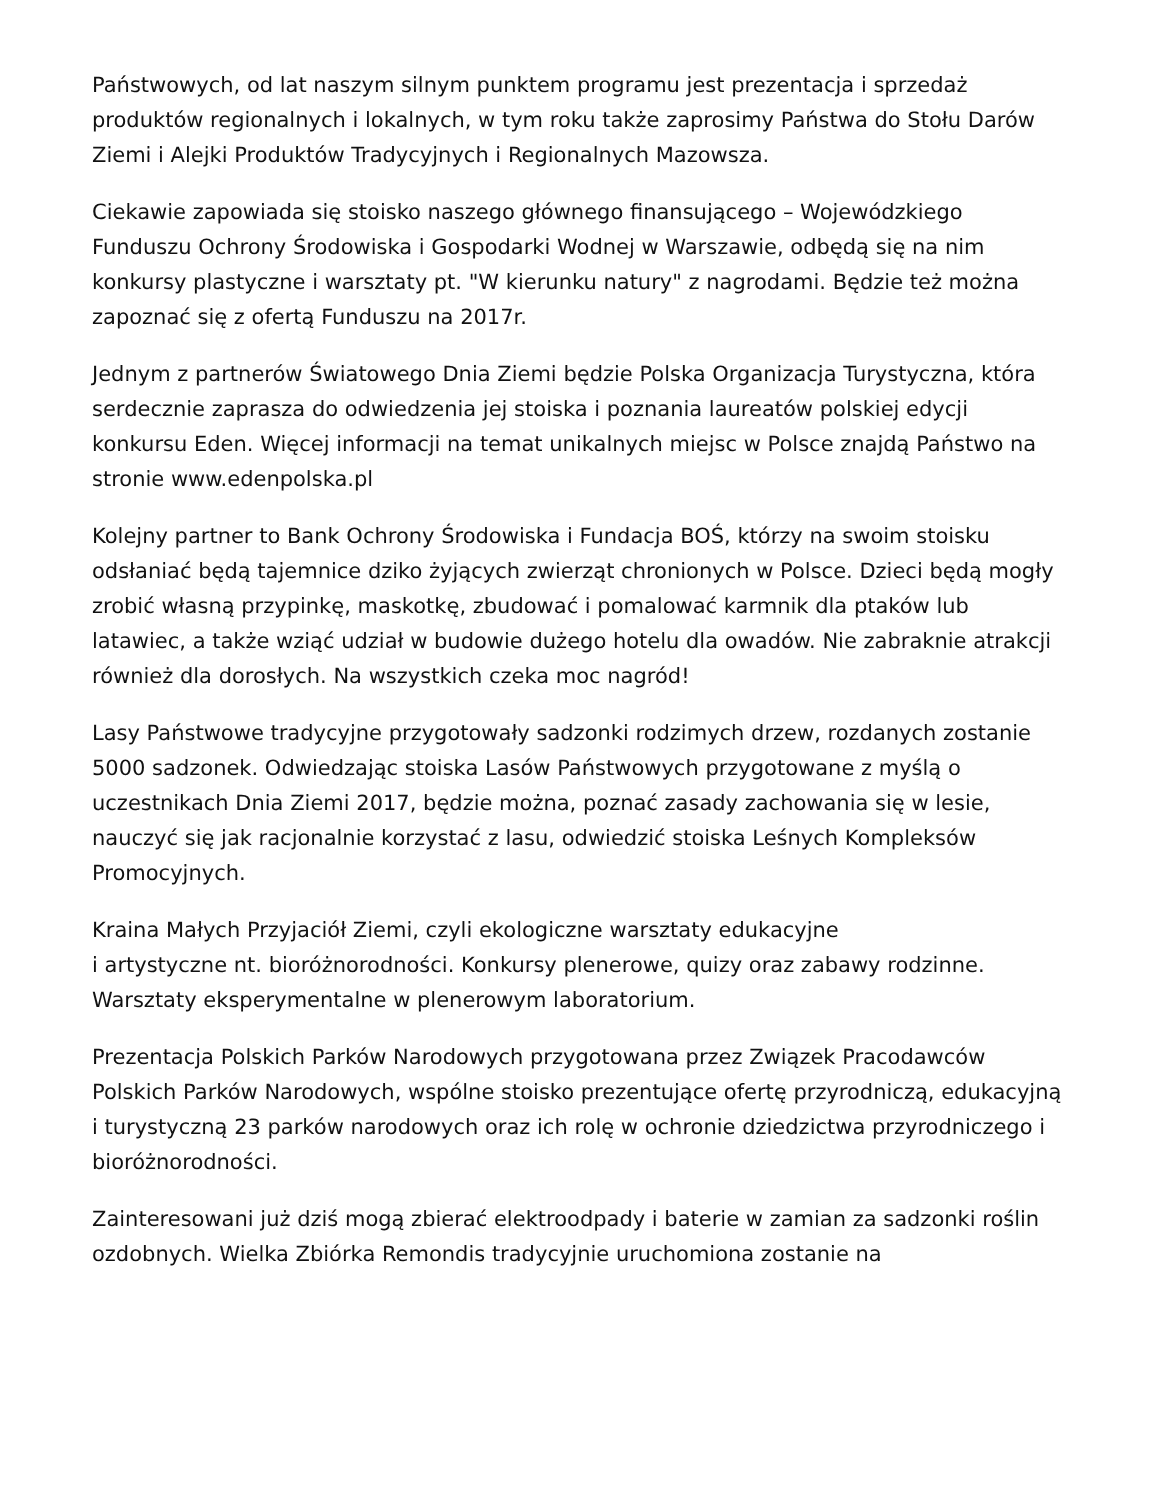Państwowych, od lat naszym silnym punktem programu jest prezentacja i sprzedaż produktów regionalnych i lokalnych, w tym roku także zaprosimy Państwa do Stołu Darów Ziemi i Alejki Produktów Tradycyjnych i Regionalnych Mazowsza.
Ciekawie zapowiada się stoisko naszego głównego finansującego – Wojewódzkiego Funduszu Ochrony Środowiska i Gospodarki Wodnej w Warszawie, odbędą się na nim konkursy plastyczne i warsztaty pt. "W kierunku natury" z nagrodami. Będzie też można zapoznać się z ofertą Funduszu na 2017r.
Jednym z partnerów Światowego Dnia Ziemi będzie Polska Organizacja Turystyczna, która serdecznie zaprasza do odwiedzenia jej stoiska i poznania laureatów polskiej edycji konkursu Eden. Więcej informacji na temat unikalnych miejsc w Polsce znajdą Państwo na stronie www.edenpolska.pl
Kolejny partner to Bank Ochrony Środowiska i Fundacja BOŚ, którzy na swoim stoisku odsłaniać będą tajemnice dziko żyjących zwierząt chronionych w Polsce. Dzieci będą mogły zrobić własną przypinkę, maskotkę, zbudować i pomalować karmnik dla ptaków lub latawiec, a także wziąć udział w budowie dużego hotelu dla owadów. Nie zabraknie atrakcji również dla dorosłych. Na wszystkich czeka moc nagród!
Lasy Państwowe tradycyjne przygotowały sadzonki rodzimych drzew, rozdanych zostanie 5000 sadzonek. Odwiedzając stoiska Lasów Państwowych przygotowane z myślą o uczestnikach Dnia Ziemi 2017, będzie można, poznać zasady zachowania się w lesie, nauczyć się jak racjonalnie korzystać z lasu, odwiedzić stoiska Leśnych Kompleksów Promocyjnych.
Kraina Małych Przyjaciół Ziemi, czyli ekologiczne warsztaty edukacyjne
i artystyczne nt. bioróżnorodności. Konkursy plenerowe, quizy oraz zabawy rodzinne. Warsztaty eksperymentalne w plenerowym laboratorium.
Prezentacja Polskich Parków Narodowych przygotowana przez Związek Pracodawców Polskich Parków Narodowych, wspólne stoisko prezentujące ofertę przyrodniczą, edukacyjną i turystyczną 23 parków narodowych oraz ich rolę w ochronie dziedzictwa przyrodniczego i bioróżnorodności.
Zainteresowani już dziś mogą zbierać elektroodpady i baterie w zamian za sadzonki roślin ozdobnych. Wielka Zbiórka Remondis tradycyjnie uruchomiona zostanie na